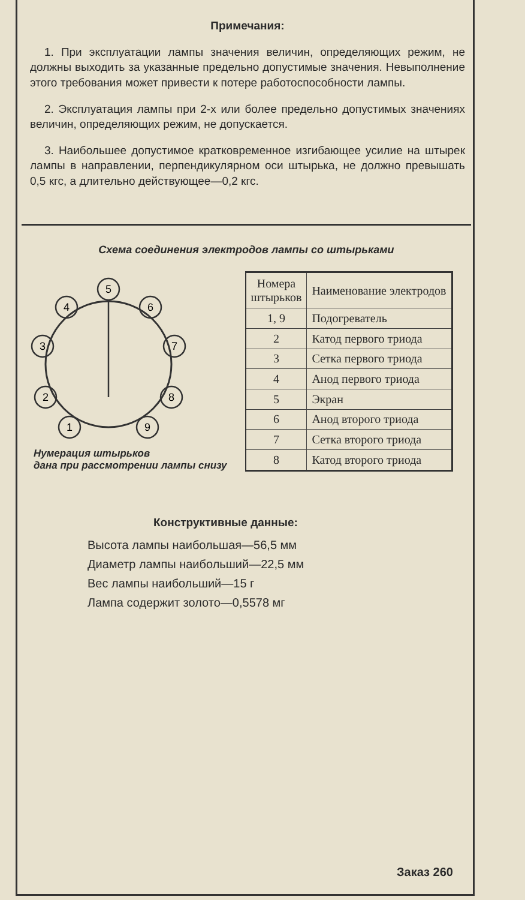Примечания:
1. При эксплуатации лампы значения величин, определяющих режим, не должны выходить за указанные предельно допустимые значения. Невыполнение этого требования может привести к потере работоспособности лампы.
2. Эксплуатация лампы при 2-х или более предельно допустимых значениях величин, определяющих режим, не допускается.
3. Наибольшее допустимое кратковременное изгибающее усилие на штырек лампы в направлении, перпендикулярном оси штырька, не должно превышать 0,5 кгс, а длительно действующее—0,2 кгс.
Схема соединения электродов лампы со штырьками
5
4
6
3
7
2
8
1
9
Нумерация штырьков
дана при рассмотрении лампы снизу
| Номера штырьков | Наименование электродов |
| --- | --- |
| 1, 9 | Подогреватель |
| 2 | Катод первого триода |
| 3 | Сетка первого триода |
| 4 | Анод первого триода |
| 5 | Экран |
| 6 | Анод второго триода |
| 7 | Сетка второго триода |
| 8 | Катод второго триода |
Конструктивные данные:
Высота лампы наибольшая—56,5 мм
Диаметр лампы наибольший—22,5 мм
Вес лампы наибольший—15 г
Лампа содержит золото—0,5578 мг
Заказ 260